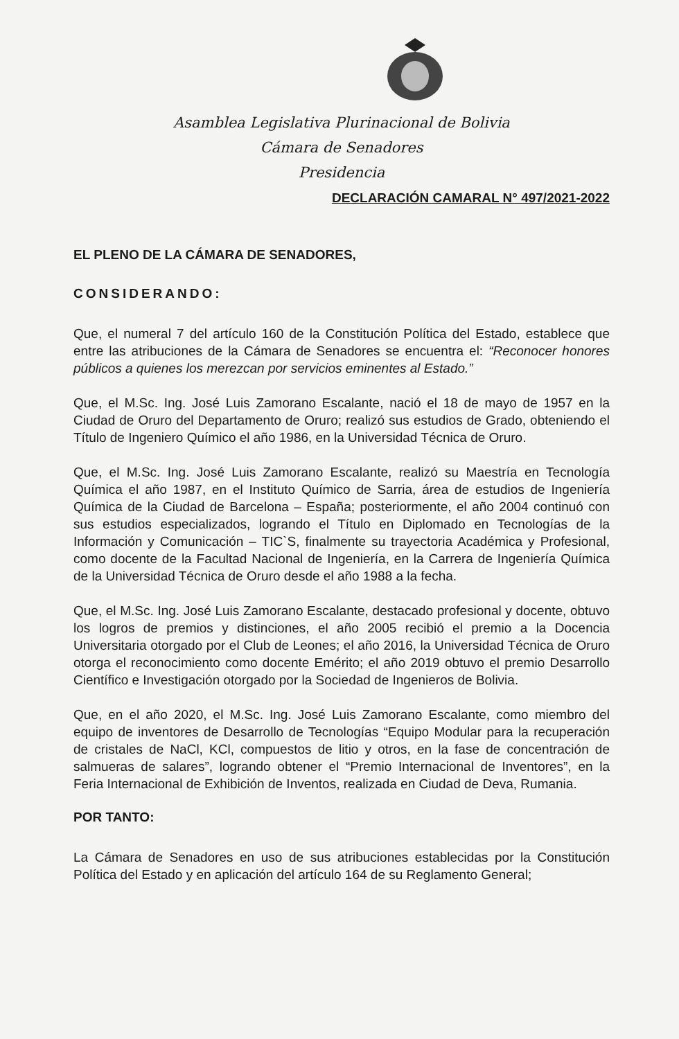Asamblea Legislativa Plurinacional de Bolivia
Cámara de Senadores
Presidencia
DECLARACIÓN CAMARAL N° 497/2021-2022
EL PLENO DE LA CÁMARA DE SENADORES,
CONSIDERANDO:
Que, el numeral 7 del artículo 160 de la Constitución Política del Estado, establece que entre las atribuciones de la Cámara de Senadores se encuentra el: “Reconocer honores públicos a quienes los merezcan por servicios eminentes al Estado.”
Que, el M.Sc. Ing. José Luis Zamorano Escalante, nació el 18 de mayo de 1957 en la Ciudad de Oruro del Departamento de Oruro; realizó sus estudios de Grado, obteniendo el Título de Ingeniero Químico el año 1986, en la Universidad Técnica de Oruro.
Que, el M.Sc. Ing. José Luis Zamorano Escalante, realizó su Maestría en Tecnología Química el año 1987, en el Instituto Químico de Sarria, área de estudios de Ingeniería Química de la Ciudad de Barcelona – España; posteriormente, el año 2004 continuó con sus estudios especializados, logrando el Título en Diplomado en Tecnologías de la Información y Comunicación – TIC`S, finalmente su trayectoria Académica y Profesional, como docente de la Facultad Nacional de Ingeniería, en la Carrera de Ingeniería Química de la Universidad Técnica de Oruro desde el año 1988 a la fecha.
Que, el M.Sc. Ing. José Luis Zamorano Escalante, destacado profesional y docente, obtuvo los logros de premios y distinciones, el año 2005 recibió el premio a la Docencia Universitaria otorgado por el Club de Leones; el año 2016, la Universidad Técnica de Oruro otorga el reconocimiento como docente Emérito; el año 2019 obtuvo el premio Desarrollo Científico e Investigación otorgado por la Sociedad de Ingenieros de Bolivia.
Que, en el año 2020, el M.Sc. Ing. José Luis Zamorano Escalante, como miembro del equipo de inventores de Desarrollo de Tecnologías “Equipo Modular para la recuperación de cristales de NaCl, KCl, compuestos de litio y otros, en la fase de concentración de salmueras de salares”, logrando obtener el “Premio Internacional de Inventores”, en la Feria Internacional de Exhibición de Inventos, realizada en Ciudad de Deva, Rumania.
POR TANTO:
La Cámara de Senadores en uso de sus atribuciones establecidas por la Constitución Política del Estado y en aplicación del artículo 164 de su Reglamento General;